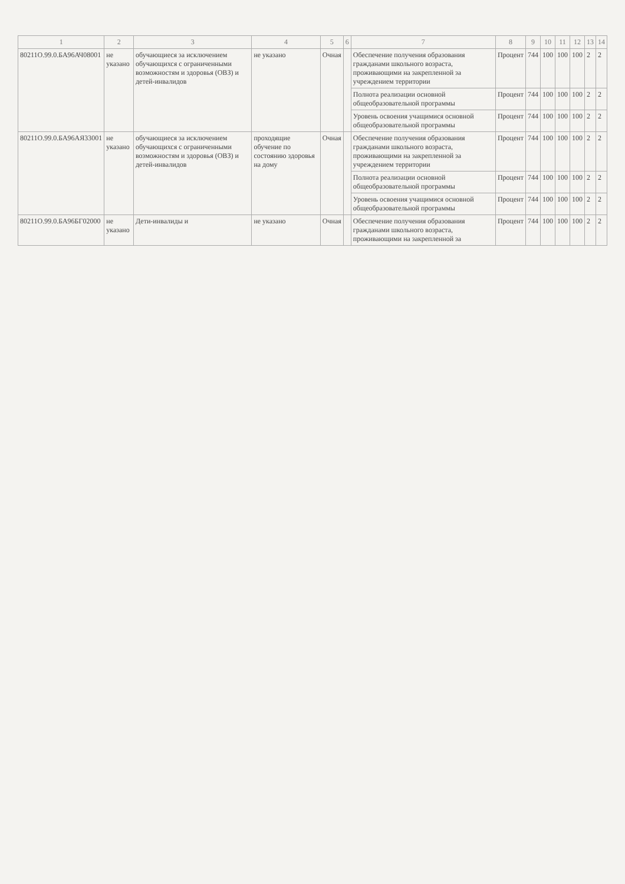| 1 | 2 | 3 | 4 | 5 | 6 | 7 | 8 | 9 | 10 | 11 | 12 | 13 | 14 |
| --- | --- | --- | --- | --- | --- | --- | --- | --- | --- | --- | --- | --- | --- |
| 80211О.99.0.БА96АЧ08001 | не указано | обучающиеся за исключением обучающихся с ограниченными возможностям и здоровья (ОВЗ) и детей-инвалидов | не указано | Очная | | Обеспечение получения образования гражданами школьного возраста, проживающими на закрепленной за учреждением территории | Процент | 744 | 100 | 100 | 100 | 2 | 2 |
| | | | | | | Полнота реализации основной общеобразовательной программы | Процент | 744 | 100 | 100 | 100 | 2 | 2 |
| | | | | | | Уровень освоения учащимися основной общеобразовательной программы | Процент | 744 | 100 | 100 | 100 | 2 | 2 |
| 80211О.99.0.БА96АЯ33001 | не указано | обучающиеся за исключением обучающихся с ограниченными возможностям и здоровья (ОВЗ) и детей-инвалидов | проходящие обучение по состоянию здоровья на дому | Очная | | Обеспечение получения образования гражданами школьного возраста, проживающими на закрепленной за учреждением территории | Процент | 744 | 100 | 100 | 100 | 2 | 2 |
| | | | | | | Полнота реализации основной общеобразовательной программы | Процент | 744 | 100 | 100 | 100 | 2 | 2 |
| | | | | | | Уровень освоения учащимися основной общеобразовательной программы | Процент | 744 | 100 | 100 | 100 | 2 | 2 |
| 80211О.99.0.БА96БГ02000 | не указано | Дети-инвалиды и | не указано | Очная | | Обеспечение получения образования гражданами школьного возраста, проживающими на закрепленной за | Процент | 744 | 100 | 100 | 100 | 2 | 2 |